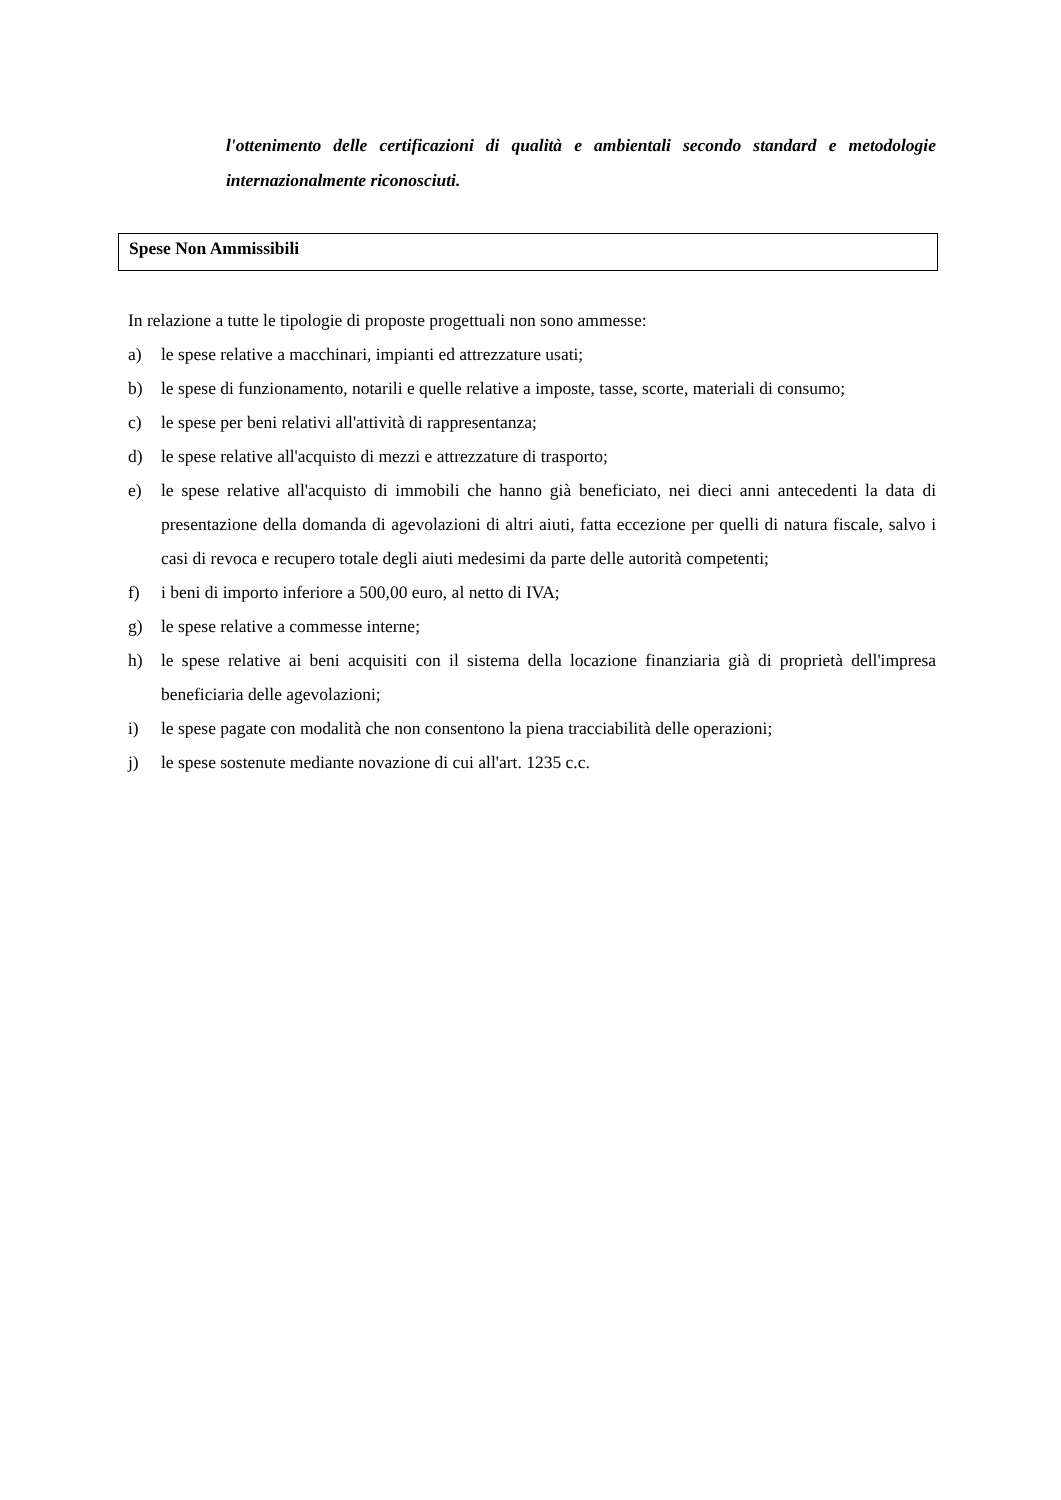l'ottenimento delle certificazioni di qualità e ambientali secondo standard e metodologie internazionalmente riconosciuti.
Spese Non Ammissibili
In relazione a tutte le tipologie di proposte progettuali non sono ammesse:
a) le spese relative a macchinari, impianti ed attrezzature usati;
b) le spese di funzionamento, notarili e quelle relative a imposte, tasse, scorte, materiali di consumo;
c) le spese per beni relativi all'attività di rappresentanza;
d) le spese relative all'acquisto di mezzi e attrezzature di trasporto;
e) le spese relative all'acquisto di immobili che hanno già beneficiato, nei dieci anni antecedenti la data di presentazione della domanda di agevolazioni di altri aiuti, fatta eccezione per quelli di natura fiscale, salvo i casi di revoca e recupero totale degli aiuti medesimi da parte delle autorità competenti;
f) i beni di importo inferiore a 500,00 euro, al netto di IVA;
g) le spese relative a commesse interne;
h) le spese relative ai beni acquisiti con il sistema della locazione finanziaria già di proprietà dell'impresa beneficiaria delle agevolazioni;
i) le spese pagate con modalità che non consentono la piena tracciabilità delle operazioni;
j) le spese sostenute mediante novazione di cui all'art. 1235 c.c.